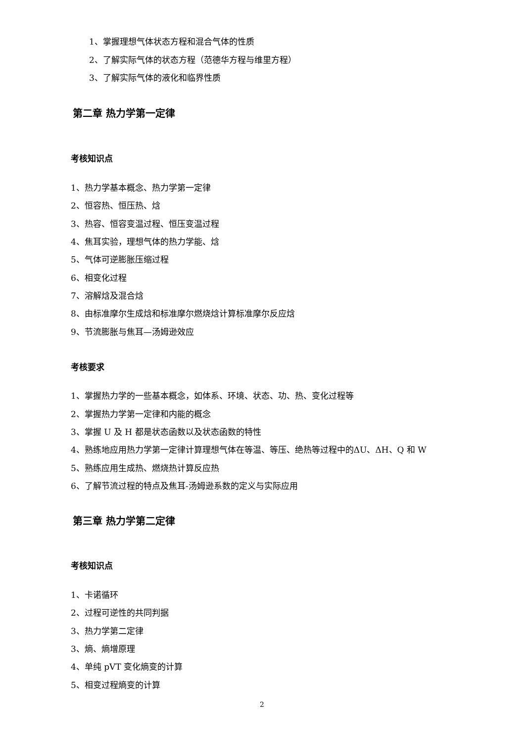1、掌握理想气体状态方程和混合气体的性质
2、了解实际气体的状态方程（范德华方程与维里方程）
3、了解实际气体的液化和临界性质
第二章 热力学第一定律
考核知识点
1、热力学基本概念、热力学第一定律
2、恒容热、恒压热、焓
3、热容、恒容变温过程、恒压变温过程
4、焦耳实验，理想气体的热力学能、焓
5、气体可逆膨胀压缩过程
6、相变化过程
7、溶解焓及混合焓
8、由标准摩尔生成焓和标准摩尔燃烧焓计算标准摩尔反应焓
9、节流膨胀与焦耳—汤姆逊效应
考核要求
1、掌握热力学的一些基本概念，如体系、环境、状态、功、热、变化过程等
2、掌握热力学第一定律和内能的概念
3、掌握 U 及 H 都是状态函数以及状态函数的特性
4、熟练地应用热力学第一定律计算理想气体在等温、等压、绝热等过程中的ΔU、ΔH、Q 和 W
5、熟练应用生成热、燃烧热计算反应热
6、了解节流过程的特点及焦耳-汤姆逊系数的定义与实际应用
第三章 热力学第二定律
考核知识点
1、卡诺循环
2、过程可逆性的共同判据
3、热力学第二定律
3、熵、熵增原理
4、单纯 pVT 变化熵变的计算
5、相变过程熵变的计算
2